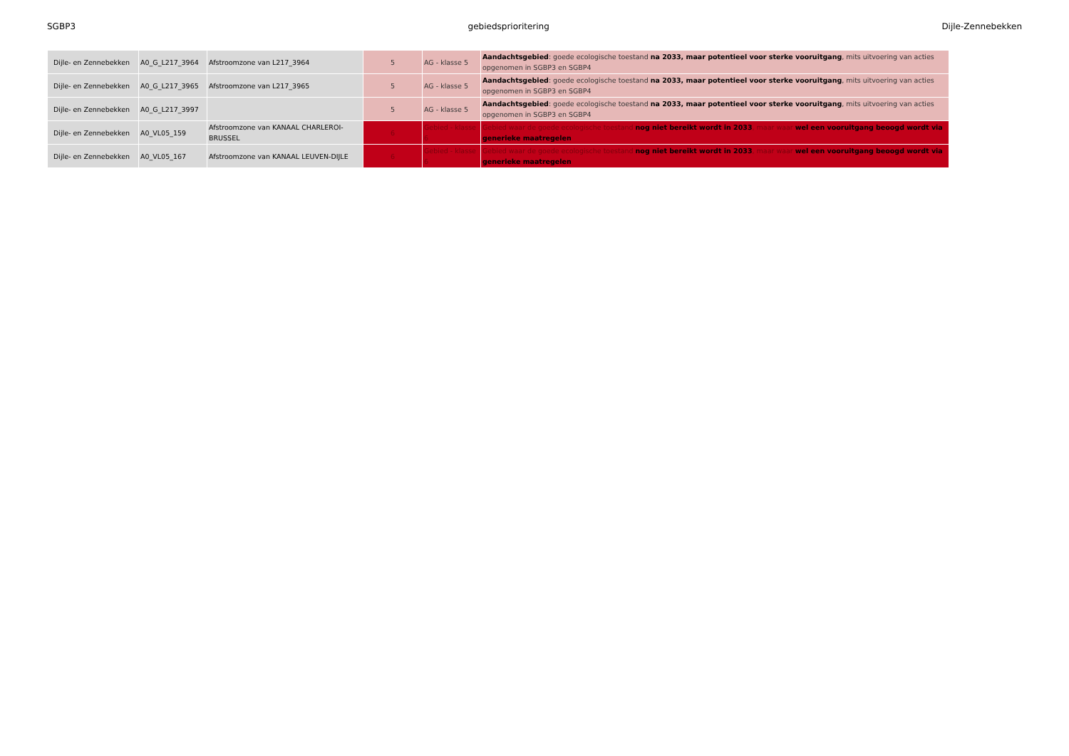SGBP3 gebiedsprioritering Dijle-Zennebekken
| Dijle- en Zennebekken | A0_G_L217_3964 | Afstroomzone van L217_3964 | 5 | AG - klasse 5 | Aandachtsgebied : goede ecologische toestand na 2033, maar potentieel voor sterke vooruitgang , mits uitvoering van acties opgenomen in SGBP3 en SGBP4 |
| Dijle- en Zennebekken | A0_G_L217_3965 | Afstroomzone van L217_3965 | 5 | AG - klasse 5 | Aandachtsgebied : goede ecologische toestand na 2033, maar potentieel voor sterke vooruitgang , mits uitvoering van acties opgenomen in SGBP3 en SGBP4 |
| Dijle- en Zennebekken | A0_G_L217_3997 | | 5 | AG - klasse 5 | Aandachtsgebied : goede ecologische toestand na 2033, maar potentieel voor sterke vooruitgang , mits uitvoering van acties opgenomen in SGBP3 en SGBP4 |
| Dijle- en Zennebekken | A0_VL05_159 | Afstroomzone van KANAAL CHARLEROI-BRUSSEL | 6 | Gebied - klasse 6 | Gebied waar de goede ecologische toestand nog niet bereikt wordt in 2033 , maar waar wel een vooruitgang beoogd wordt via generieke maatregelen |
| Dijle- en Zennebekken | A0_VL05_167 | Afstroomzone van KANAAL LEUVEN-DIJLE | 6 | Gebied - klasse 6 | Gebied waar de goede ecologische toestand nog niet bereikt wordt in 2033 , maar waar wel een vooruitgang beoogd wordt via generieke maatregelen |